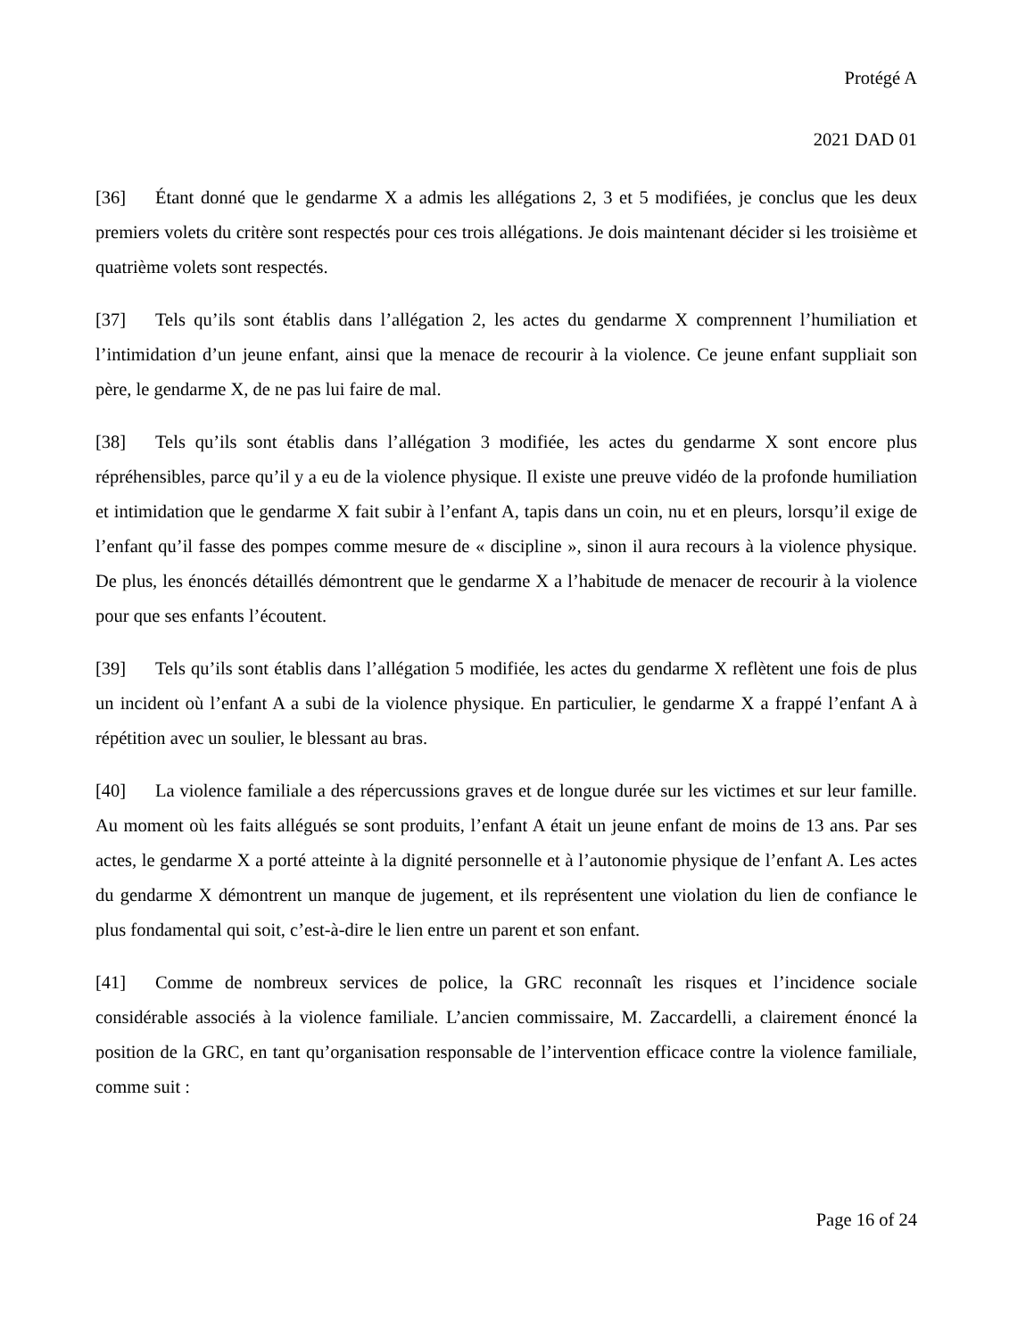Protégé A
2021 DAD 01
[36] Étant donné que le gendarme X a admis les allégations 2, 3 et 5 modifiées, je conclus que les deux premiers volets du critère sont respectés pour ces trois allégations. Je dois maintenant décider si les troisième et quatrième volets sont respectés.
[37] Tels qu’ils sont établis dans l’allégation 2, les actes du gendarme X comprennent l’humiliation et l’intimidation d’un jeune enfant, ainsi que la menace de recourir à la violence. Ce jeune enfant suppliait son père, le gendarme X, de ne pas lui faire de mal.
[38] Tels qu’ils sont établis dans l’allégation 3 modifiée, les actes du gendarme X sont encore plus répréhensibles, parce qu’il y a eu de la violence physique. Il existe une preuve vidéo de la profonde humiliation et intimidation que le gendarme X fait subir à l’enfant A, tapis dans un coin, nu et en pleurs, lorsqu’il exige de l’enfant qu’il fasse des pompes comme mesure de « discipline », sinon il aura recours à la violence physique. De plus, les énoncés détaillés démontrent que le gendarme X a l’habitude de menacer de recourir à la violence pour que ses enfants l’écoutent.
[39] Tels qu’ils sont établis dans l’allégation 5 modifiée, les actes du gendarme X reflètent une fois de plus un incident où l’enfant A a subi de la violence physique. En particulier, le gendarme X a frappé l’enfant A à répétition avec un soulier, le blessant au bras.
[40] La violence familiale a des répercussions graves et de longue durée sur les victimes et sur leur famille. Au moment où les faits allégués se sont produits, l’enfant A était un jeune enfant de moins de 13 ans. Par ses actes, le gendarme X a porté atteinte à la dignité personnelle et à l’autonomie physique de l’enfant A. Les actes du gendarme X démontrent un manque de jugement, et ils représentent une violation du lien de confiance le plus fondamental qui soit, c’est-à-dire le lien entre un parent et son enfant.
[41] Comme de nombreux services de police, la GRC reconnaît les risques et l’incidence sociale considérable associés à la violence familiale. L’ancien commissaire, M. Zaccardelli, a clairement énoncé la position de la GRC, en tant qu’organisation responsable de l’intervention efficace contre la violence familiale, comme suit :
Page 16 of 24